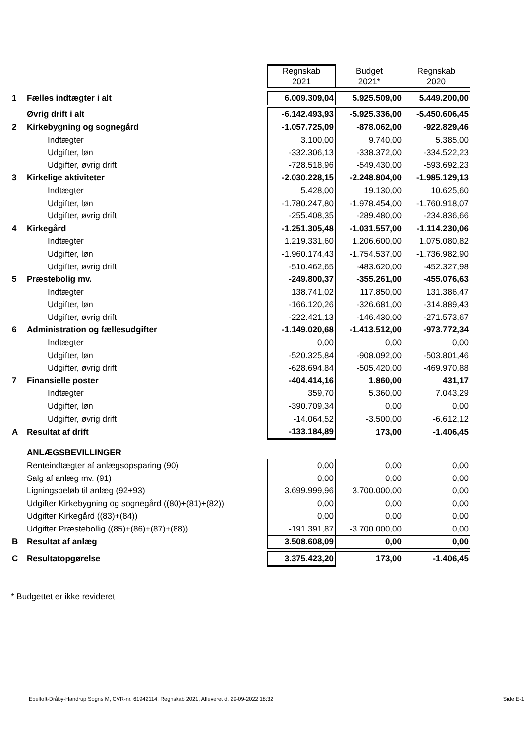| | | Regnskab 2021 | Budget 2021* | Regnskab 2020 |
| 1 | Fælles indtægter i alt | 6.009.309,04 | 5.925.509,00 | 5.449.200,00 |
| | Øvrig drift i alt | -6.142.493,93 | -5.925.336,00 | -5.450.606,45 |
| 2 | Kirkebygning og sognegård | -1.057.725,09 | -878.062,00 | -922.829,46 |
| | Indtægter | 3.100,00 | 9.740,00 | 5.385,00 |
| | Udgifter, løn | -332.306,13 | -338.372,00 | -334.522,23 |
| | Udgifter, øvrig drift | -728.518,96 | -549.430,00 | -593.692,23 |
| 3 | Kirkelige aktiviteter | -2.030.228,15 | -2.248.804,00 | -1.985.129,13 |
| | Indtægter | 5.428,00 | 19.130,00 | 10.625,60 |
| | Udgifter, løn | -1.780.247,80 | -1.978.454,00 | -1.760.918,07 |
| | Udgifter, øvrig drift | -255.408,35 | -289.480,00 | -234.836,66 |
| 4 | Kirkegård | -1.251.305,48 | -1.031.557,00 | -1.114.230,06 |
| | Indtægter | 1.219.331,60 | 1.206.600,00 | 1.075.080,82 |
| | Udgifter, løn | -1.960.174,43 | -1.754.537,00 | -1.736.982,90 |
| | Udgifter, øvrig drift | -510.462,65 | -483.620,00 | -452.327,98 |
| 5 | Præstebolig mv. | -249.800,37 | -355.261,00 | -455.076,63 |
| | Indtægter | 138.741,02 | 117.850,00 | 131.386,47 |
| | Udgifter, løn | -166.120,26 | -326.681,00 | -314.889,43 |
| | Udgifter, øvrig drift | -222.421,13 | -146.430,00 | -271.573,67 |
| 6 | Administration og fællesudgifter | -1.149.020,68 | -1.413.512,00 | -973.772,34 |
| | Indtægter | 0,00 | 0,00 | 0,00 |
| | Udgifter, løn | -520.325,84 | -908.092,00 | -503.801,46 |
| | Udgifter, øvrig drift | -628.694,84 | -505.420,00 | -469.970,88 |
| 7 | Finansielle poster | -404.414,16 | 1.860,00 | 431,17 |
| | Indtægter | 359,70 | 5.360,00 | 7.043,29 |
| | Udgifter, løn | -390.709,34 | 0,00 | 0,00 |
| | Udgifter, øvrig drift | -14.064,52 | -3.500,00 | -6.612,12 |
| A | Resultat af drift | -133.184,89 | 173,00 | -1.406,45 |
| | ANLÆGSBEVILLINGER | | | |
| | Renteindtægter af anlægsopsparing (90) | 0,00 | 0,00 | 0,00 |
| | Salg af anlæg mv. (91) | 0,00 | 0,00 | 0,00 |
| | Ligningsbeløb til anlæg (92+93) | 3.699.999,96 | 3.700.000,00 | 0,00 |
| | Udgifter Kirkebygning og sognegård ((80)+(81)+(82)) | 0,00 | 0,00 | 0,00 |
| | Udgifter Kirkegård ((83)+(84)) | 0,00 | 0,00 | 0,00 |
| | Udgifter Præstebollig ((85)+(86)+(87)+(88)) | -191.391,87 | -3.700.000,00 | 0,00 |
| B | Resultat af anlæg | 3.508.608,09 | 0,00 | 0,00 |
| C | Resultatopgørelse | 3.375.423,20 | 173,00 | -1.406,45 |
* Budgettet er ikke revideret
Ebeltoft-Dråby-Handrup Sogns M, CVR-nr. 61942114, Regnskab 2021, Afleveret d. 29-09-2022 18:32
Side E-1